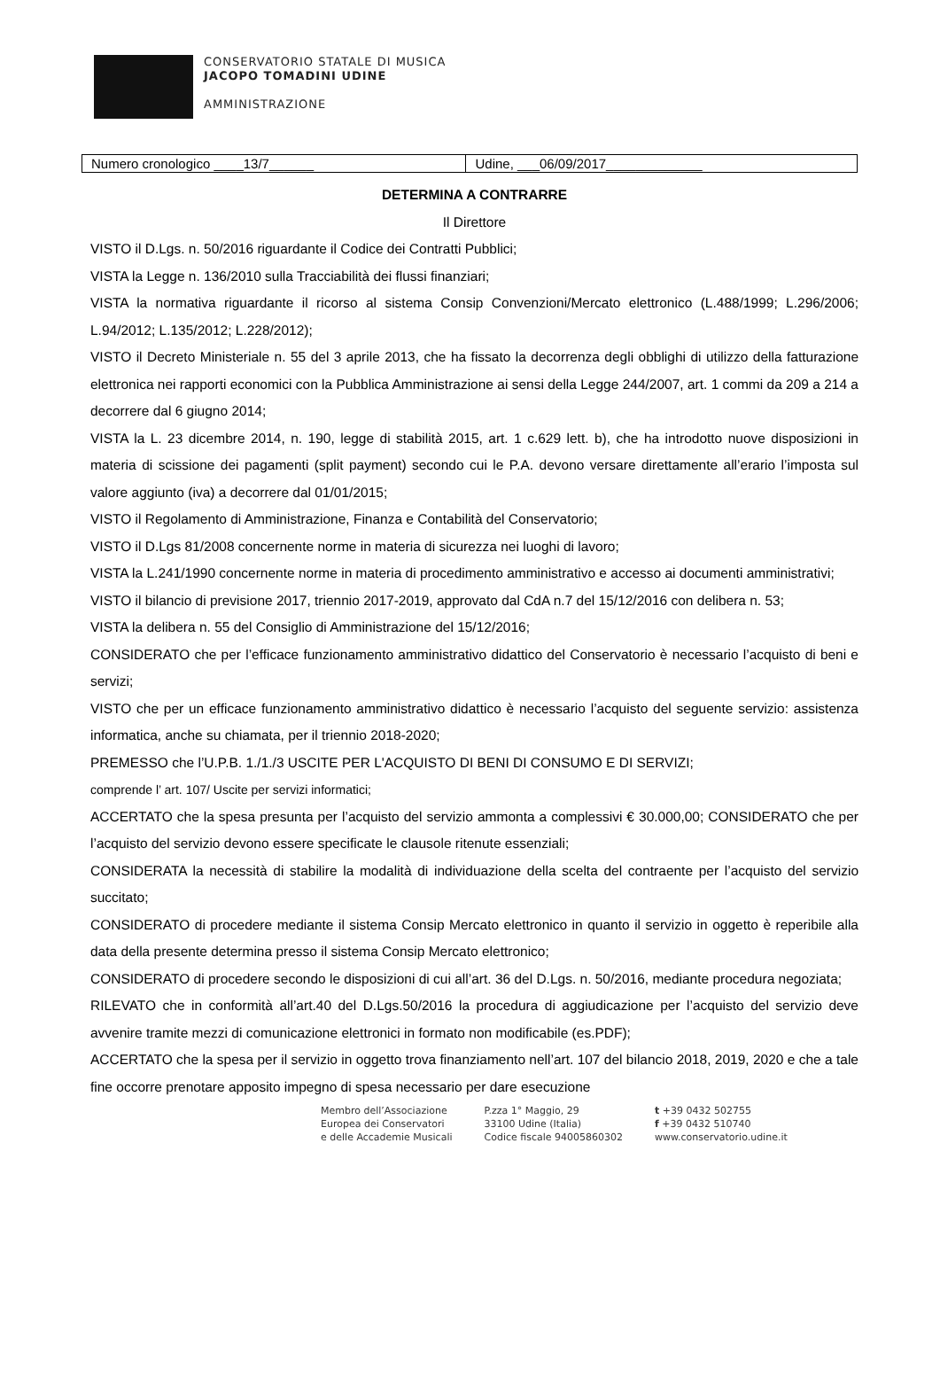CONSERVATORIO STATALE DI MUSICA
JACOPO TOMADINI UDINE
AMMINISTRAZIONE
| Numero cronologico ____13/7______ | Udine, ___06/09/2017_____________ |
DETERMINA A CONTRARRE
Il Direttore
VISTO il D.Lgs. n. 50/2016 riguardante il Codice dei Contratti Pubblici;
VISTA la Legge n. 136/2010 sulla Tracciabilità dei flussi finanziari;
VISTA la normativa riguardante il ricorso al sistema Consip Convenzioni/Mercato elettronico (L.488/1999; L.296/2006; L.94/2012; L.135/2012; L.228/2012);
VISTO il Decreto Ministeriale n. 55 del 3 aprile 2013, che ha fissato la decorrenza degli obblighi di utilizzo della fatturazione elettronica nei rapporti economici con la Pubblica Amministrazione ai sensi della Legge 244/2007, art. 1 commi da 209 a 214 a decorrere dal 6 giugno 2014;
VISTA la L. 23 dicembre 2014, n. 190, legge di stabilità 2015, art. 1 c.629 lett. b), che ha introdotto nuove disposizioni in materia di scissione dei pagamenti (split payment) secondo cui le P.A. devono versare direttamente all’erario l’imposta sul valore aggiunto (iva) a decorrere dal 01/01/2015;
VISTO il Regolamento di Amministrazione, Finanza e Contabilità del Conservatorio;
VISTO il D.Lgs 81/2008 concernente norme in materia di sicurezza nei luoghi di lavoro;
VISTA la L.241/1990 concernente norme in materia di procedimento amministrativo e accesso ai documenti amministrativi;
VISTO il bilancio di previsione 2017, triennio 2017-2019, approvato dal CdA n.7 del 15/12/2016 con delibera n. 53;
VISTA la delibera n. 55 del Consiglio di Amministrazione del 15/12/2016;
CONSIDERATO che per l’efficace funzionamento amministrativo didattico del Conservatorio è necessario l’acquisto di beni e servizi;
VISTO che per un efficace funzionamento amministrativo didattico è necessario l’acquisto del seguente servizio: assistenza informatica, anche su chiamata, per il triennio 2018-2020;
PREMESSO che l’U.P.B. 1./1./3 USCITE PER L'ACQUISTO DI BENI DI CONSUMO E DI SERVIZI;
comprende l’ art. 107/ Uscite per servizi informatici;
ACCERTATO che la spesa presunta per l’acquisto del servizio ammonta a complessivi € 30.000,00; CONSIDERATO che per l’acquisto del servizio devono essere specificate le clausole ritenute essenziali;
CONSIDERATA la necessità di stabilire la modalità di individuazione della scelta del contraente per l’acquisto del servizio succitato;
CONSIDERATO di procedere mediante il sistema Consip Mercato elettronico in quanto il servizio in oggetto è reperibile alla data della presente determina presso il sistema Consip Mercato elettronico;
CONSIDERATO di procedere secondo le disposizioni di cui all’art. 36 del D.Lgs. n. 50/2016, mediante procedura negoziata;
RILEVATO che in conformità all’art.40 del D.Lgs.50/2016 la procedura di aggiudicazione per l’acquisto del servizio deve avvenire tramite mezzi di comunicazione elettronici in formato non modificabile (es.PDF);
ACCERTATO che la spesa per il servizio in oggetto trova finanziamento nell’art. 107 del bilancio 2018, 2019, 2020 e che a tale fine occorre prenotare apposito impegno di spesa necessario per dare esecuzione
Membro dell’Associazione
Europea dei Conservatori
e delle Accademie Musicali
P.zza 1° Maggio, 29
33100 Udine (Italia)
Codice fiscale 94005860302
t +39 0432 502755
f +39 0432 510740
www.conservatorio.udine.it